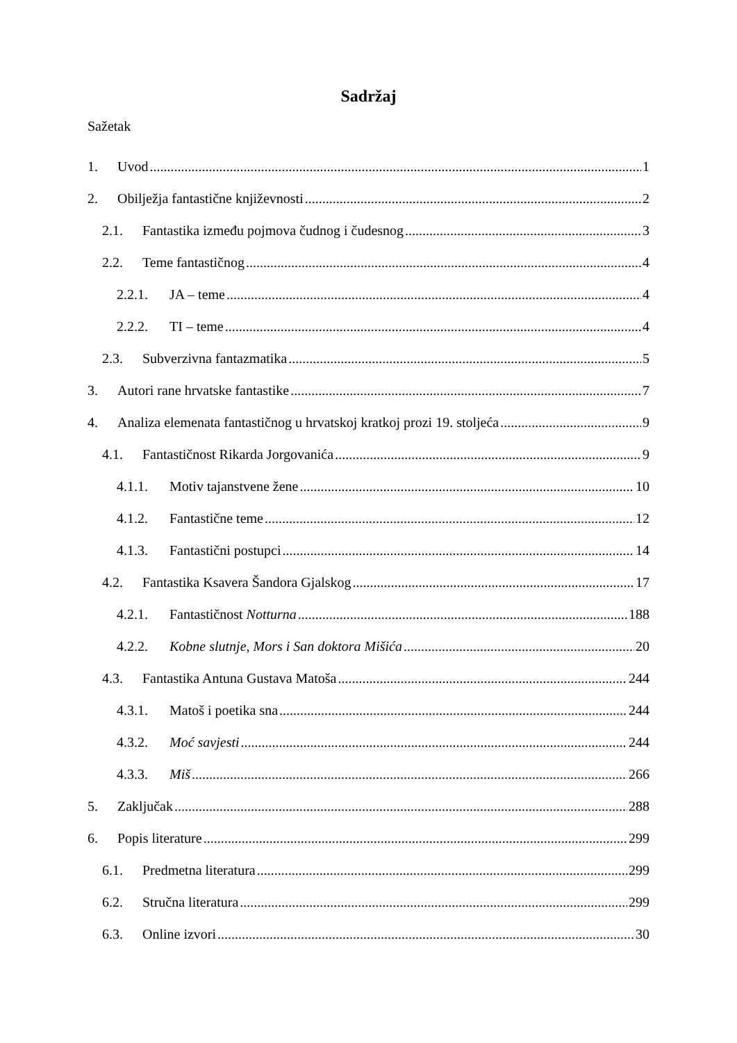Sadržaj
Sažetak
1. Uvod 1
2. Obilježja fantastične književnosti 2
2.1. Fantastika između pojmova čudnog i čudesnog 3
2.2. Teme fantastičnog 4
2.2.1. JA – teme 4
2.2.2. TI – teme 4
2.3. Subverzivna fantazmatika 5
3. Autori rane hrvatske fantastike 7
4. Analiza elemenata fantastičnog u hrvatskoj kratkoj prozi 19. stoljeća 9
4.1. Fantastičnost Rikarda Jorgovanića 9
4.1.1. Motiv tajanstvene žene 10
4.1.2. Fantastične teme 12
4.1.3. Fantastični postupci 14
4.2. Fantastika Ksavera Šandora Gjalskog 17
4.2.1. Fantastičnost Notturna 188
4.2.2. Kobne slutnje, Mors i San doktora Mišića 20
4.3. Fantastika Antuna Gustava Matoša 244
4.3.1. Matoš i poetika sna 244
4.3.2. Moć savjesti 244
4.3.3. Miš 266
5. Zaključak 288
6. Popis literature 299
6.1. Predmetna literatura 299
6.2. Stručna literatura 299
6.3. Online izvori 30